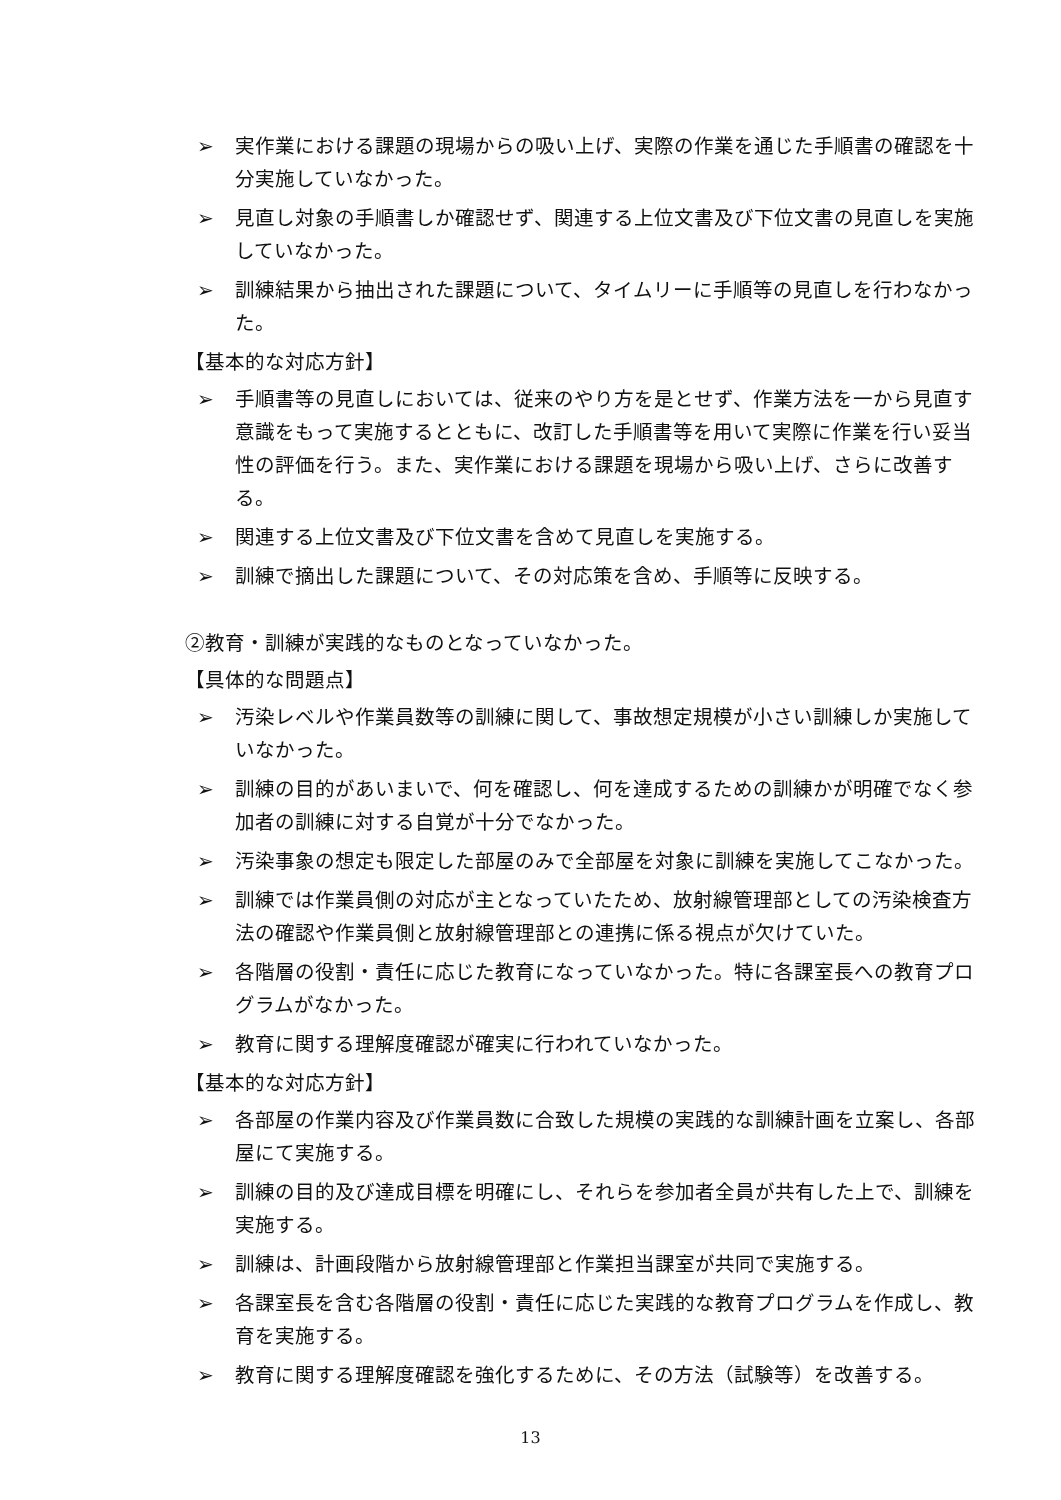➢ 実作業における課題の現場からの吸い上げ、実際の作業を通じた手順書の確認を十分実施していなかった。
➢ 見直し対象の手順書しか確認せず、関連する上位文書及び下位文書の見直しを実施していなかった。
➢ 訓練結果から抽出された課題について、タイムリーに手順等の見直しを行わなかった。
【基本的な対応方針】
➢ 手順書等の見直しにおいては、従来のやり方を是とせず、作業方法を一から見直す意識をもって実施するとともに、改訂した手順書等を用いて実際に作業を行い妥当性の評価を行う。また、実作業における課題を現場から吸い上げ、さらに改善する。
➢ 関連する上位文書及び下位文書を含めて見直しを実施する。
➢ 訓練で摘出した課題について、その対応策を含め、手順等に反映する。
②教育・訓練が実践的なものとなっていなかった。
【具体的な問題点】
➢ 汚染レベルや作業員数等の訓練に関して、事故想定規模が小さい訓練しか実施していなかった。
➢ 訓練の目的があいまいで、何を確認し、何を達成するための訓練かが明確でなく参加者の訓練に対する自覚が十分でなかった。
➢ 汚染事象の想定も限定した部屋のみで全部屋を対象に訓練を実施してこなかった。
➢ 訓練では作業員側の対応が主となっていたため、放射線管理部としての汚染検査方法の確認や作業員側と放射線管理部との連携に係る視点が欠けていた。
➢ 各階層の役割・責任に応じた教育になっていなかった。特に各課室長への教育プログラムがなかった。
➢ 教育に関する理解度確認が確実に行われていなかった。
【基本的な対応方針】
➢ 各部屋の作業内容及び作業員数に合致した規模の実践的な訓練計画を立案し、各部屋にて実施する。
➢ 訓練の目的及び達成目標を明確にし、それらを参加者全員が共有した上で、訓練を実施する。
➢ 訓練は、計画段階から放射線管理部と作業担当課室が共同で実施する。
➢ 各課室長を含む各階層の役割・責任に応じた実践的な教育プログラムを作成し、教育を実施する。
➢ 教育に関する理解度確認を強化するために、その方法（試験等）を改善する。
13